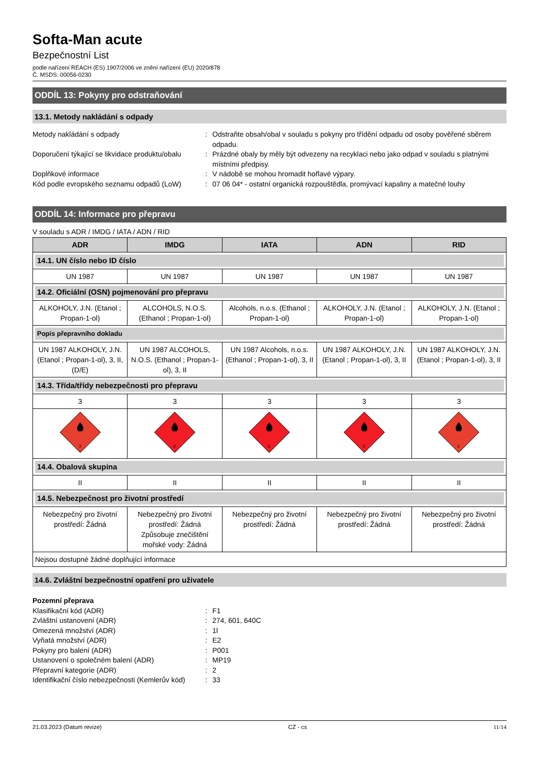Softa-Man acute
Bezpečnostní List
podle nařízení REACH (ES) 1907/2006 ve znění nařízení (EU) 2020/878
Č. MSDS: 00056-0230
ODDÍL 13: Pokyny pro odstraňování
13.1. Metody nakládání s odpady
Metody nakládání s odpady : Odstraňte obsah/obal v souladu s pokyny pro třídění odpadu od osoby pověřené sběrem odpadu.
Doporučení týkající se likvidace produktu/obalu
: Prázdné obaly by měly být odvezeny na recyklaci nebo jako odpad v souladu s platnými místními předpisy.
Doplňkové informace : V nádobě se mohou hromadit hořlavé výpary.
Kód podle evropského seznamu odpadů (LoW)
: 07 06 04* - ostatní organická rozpouštědla, promývací kapaliny a matečné louhy
ODDÍL 14: Informace pro přepravu
V souladu s ADR / IMDG / IATA / ADN / RID
| ADR | IMDG | IATA | ADN | RID |
| --- | --- | --- | --- | --- |
| 14.1. UN číslo nebo ID číslo | | | | |
| UN 1987 | UN 1987 | UN 1987 | UN 1987 | UN 1987 |
| 14.2. Oficiální (OSN) pojmenování pro přepravu | | | | |
| ALKOHOLY, J.N. (Etanol ; Propan-1-ol) | ALCOHOLS, N.O.S. (Ethanol ; Propan-1-ol) | Alcohols, n.o.s. (Ethanol ; Propan-1-ol) | ALKOHOLY, J.N. (Etanol ; Propan-1-ol) | ALKOHOLY, J.N. (Etanol ; Propan-1-ol) |
| Popis přepravního dokladu | | | | |
| UN 1987 ALKOHOLY, J.N. (Etanol ; Propan-1-ol), 3, II, (D/E) | UN 1987 ALCOHOLS, N.O.S. (Ethanol ; Propan-1-ol), 3, II | UN 1987 Alcohols, n.o.s. (Ethanol ; Propan-1-ol), 3, II | UN 1987 ALKOHOLY, J.N. (Etanol ; Propan-1-ol), 3, II | UN 1987 ALKOHOLY, J.N. (Etanol ; Propan-1-ol), 3, II |
| 14.3. Třída/třídy nebezpečnosti pro přepravu | | | | |
| 3 | 3 | 3 | 3 | 3 |
| 3 | 3 | 3 | 3 | 3 |
| 14.4. Obalová skupina | | | | |
| II | II | II | II | II |
| 14.5. Nebezpečnost pro životní prostředí | | | | |
| Nebezpečný pro životní prostředí: Žádná | Nebezpečný pro životní prostředí: Žádná Způsobuje znečištění mořské vody: Žádná | Nebezpečný pro životní prostředí: Žádná | Nebezpečný pro životní prostředí: Žádná | Nebezpečný pro životní prostředí: Žádná |
| Nejsou dostupné žádné doplňující informace | | | | |
14.6. Zvláštní bezpečnostní opatření pro uživatele
Pozemní přeprava
Klasifikační kód (ADR) : F1
Zvláštní ustanovení (ADR) : 274, 601, 640C
Omezená množství (ADR) : 1l
Vyňatá množství (ADR) : E2
Pokyny pro balení (ADR) : P001
Ustanovení o společném balení (ADR) : MP19
Přepravní kategorie (ADR) : 2
Identifikační číslo nebezpečnosti (Kemlerův kód)
: 33
21.03.2023 (Datum revize) CZ - cs 11/14